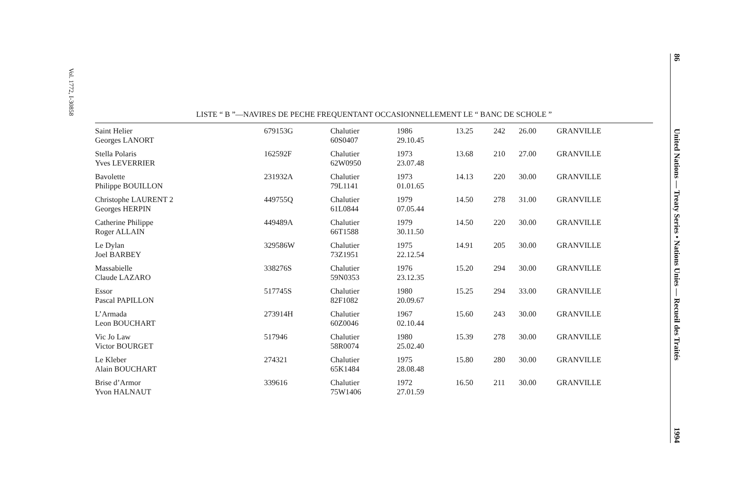Vol. 1772, I-30858
86 United Nations — Treaty Series • Nations Unies — Recueil des Traités 1994
LISTE “ B ”—NAVIRES DE PECHE FREQUENTANT OCCASIONNELLEMENT LE “ BANC DE SCHOLE ”
| Saint Helier Georges LANORT | 679153G | Chalutier 60S0407 | 1986 29.10.45 | 13.25 | 242 | 26.00 | GRANVILLE |
| Stella Polaris Yves LEVERRIER | 162592F | Chalutier 62W0950 | 1973 23.07.48 | 13.68 | 210 | 27.00 | GRANVILLE |
| Bavolette Philippe BOUILLON | 231932A | Chalutier 79L1141 | 1973 01.01.65 | 14.13 | 220 | 30.00 | GRANVILLE |
| Christophe LAURENT 2 Georges HERPIN | 449755Q | Chalutier 61L0844 | 1979 07.05.44 | 14.50 | 278 | 31.00 | GRANVILLE |
| Catherine Philippe Roger ALLAIN | 449489A | Chalutier 66T1588 | 1979 30.11.50 | 14.50 | 220 | 30.00 | GRANVILLE |
| Le Dylan Joel BARBEY | 329586W | Chalutier 73Z1951 | 1975 22.12.54 | 14.91 | 205 | 30.00 | GRANVILLE |
| Massabielle Claude LAZARO | 338276S | Chalutier 59N0353 | 1976 23.12.35 | 15.20 | 294 | 30.00 | GRANVILLE |
| Essor Pascal PAPILLON | 517745S | Chalutier 82F1082 | 1980 20.09.67 | 15.25 | 294 | 33.00 | GRANVILLE |
| L’Armada Leon BOUCHART | 273914H | Chalutier 60Z0046 | 1967 02.10.44 | 15.60 | 243 | 30.00 | GRANVILLE |
| Vic Jo Law Victor BOURGET | 517946 | Chalutier 58R0074 | 1980 25.02.40 | 15.39 | 278 | 30.00 | GRANVILLE |
| Le Kleber Alain BOUCHART | 274321 | Chalutier 65K1484 | 1975 28.08.48 | 15.80 | 280 | 30.00 | GRANVILLE |
| Brise d’Armor Yvon HALNAUT | 339616 | Chalutier 75W1406 | 1972 27.01.59 | 16.50 | 211 | 30.00 | GRANVILLE |